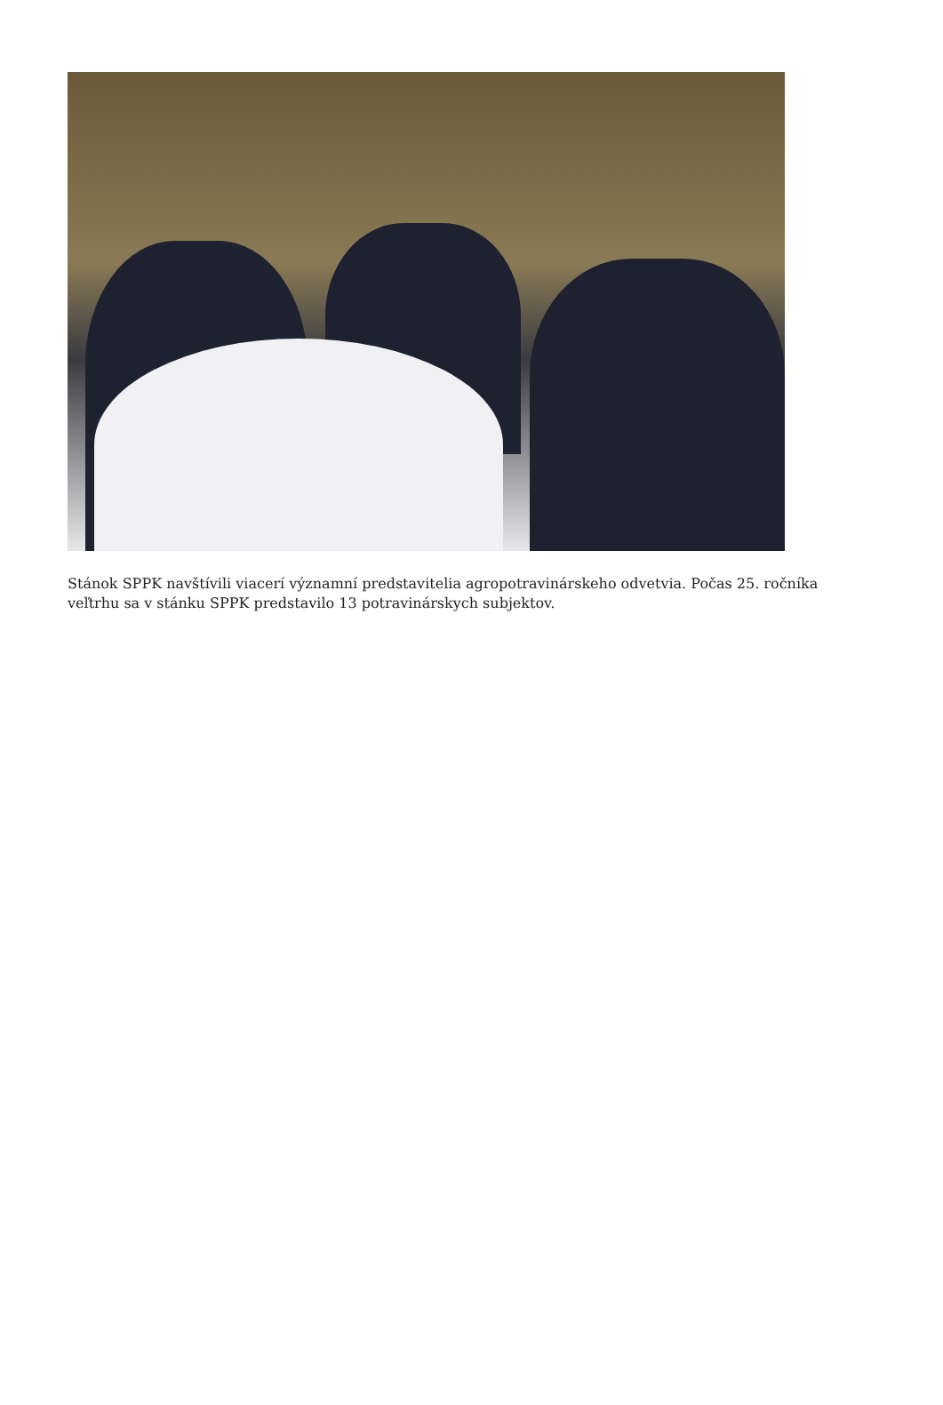Stánok SPPK navštívili viacerí významní predstavitelia agropotravinárskeho odvetvia. Počas 25. ročníka veľtrhu sa v stánku SPPK predstavilo 13 potravinárskych subjektov.